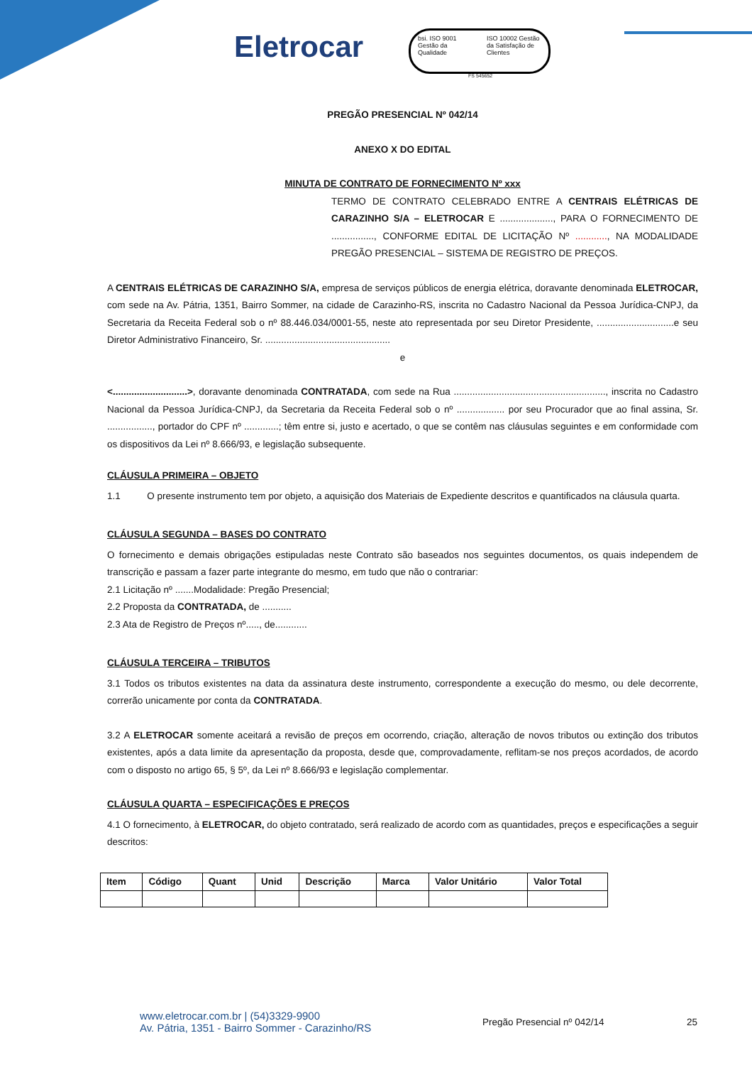Eletrocar
bsi. ISO 9001 Gestão da Qualidade
ISO 10002 Gestão da Satisfação de Clientes
FS 545652
PREGÃO PRESENCIAL Nº 042/14
ANEXO X DO EDITAL
MINUTA DE CONTRATO DE FORNECIMENTO Nº xxx
TERMO DE CONTRATO CELEBRADO ENTRE A CENTRAIS ELÉTRICAS DE CARAZINHO S/A – ELETROCAR E ...................., PARA O FORNECIMENTO DE ................, CONFORME EDITAL DE LICITAÇÃO Nº ............, NA MODALIDADE PREGÃO PRESENCIAL – SISTEMA DE REGISTRO DE PREÇOS.
A CENTRAIS ELÉTRICAS DE CARAZINHO S/A, empresa de serviços públicos de energia elétrica, doravante denominada ELETROCAR, com sede na Av. Pátria, 1351, Bairro Sommer, na cidade de Carazinho-RS, inscrita no Cadastro Nacional da Pessoa Jurídica-CNPJ, da Secretaria da Receita Federal sob o nº 88.446.034/0001-55, neste ato representada por seu Diretor Presidente, .............................e seu Diretor Administrativo Financeiro, Sr. ...............................................
e
<............................>, doravante denominada CONTRATADA, com sede na Rua ........................................................., inscrita no Cadastro Nacional da Pessoa Jurídica-CNPJ, da Secretaria da Receita Federal sob o nº .................. por seu Procurador que ao final assina, Sr. ................., portador do CPF nº .............; têm entre si, justo e acertado, o que se contêm nas cláusulas seguintes e em conformidade com os dispositivos da Lei nº 8.666/93, e legislação subsequente.
CLÁUSULA PRIMEIRA – OBJETO
1.1 O presente instrumento tem por objeto, a aquisição dos Materiais de Expediente descritos e quantificados na cláusula quarta.
CLÁUSULA SEGUNDA – BASES DO CONTRATO
O fornecimento e demais obrigações estipuladas neste Contrato são baseados nos seguintes documentos, os quais independem de transcrição e passam a fazer parte integrante do mesmo, em tudo que não o contrariar:
2.1 Licitação nº .......Modalidade: Pregão Presencial;
2.2 Proposta da CONTRATADA, de ...........
2.3 Ata de Registro de Preços nº....., de............
CLÁUSULA TERCEIRA – TRIBUTOS
3.1 Todos os tributos existentes na data da assinatura deste instrumento, correspondente a execução do mesmo, ou dele decorrente, correrão unicamente por conta da CONTRATADA.
3.2 A ELETROCAR somente aceitará a revisão de preços em ocorrendo, criação, alteração de novos tributos ou extinção dos tributos existentes, após a data limite da apresentação da proposta, desde que, comprovadamente, reflitam-se nos preços acordados, de acordo com o disposto no artigo 65, § 5º, da Lei nº 8.666/93 e legislação complementar.
CLÁUSULA QUARTA – ESPECIFICAÇÕES E PREÇOS
4.1 O fornecimento, à ELETROCAR, do objeto contratado, será realizado de acordo com as quantidades, preços e especificações a seguir descritos:
| Item | Código | Quant | Unid | Descrição | Marca | Valor Unitário | Valor Total |
| --- | --- | --- | --- | --- | --- | --- | --- |
www.eletrocar.com.br | (54)3329-9900
Av. Pátria, 1351 - Bairro Sommer - Carazinho/RS
Pregão Presencial nº 042/14 25